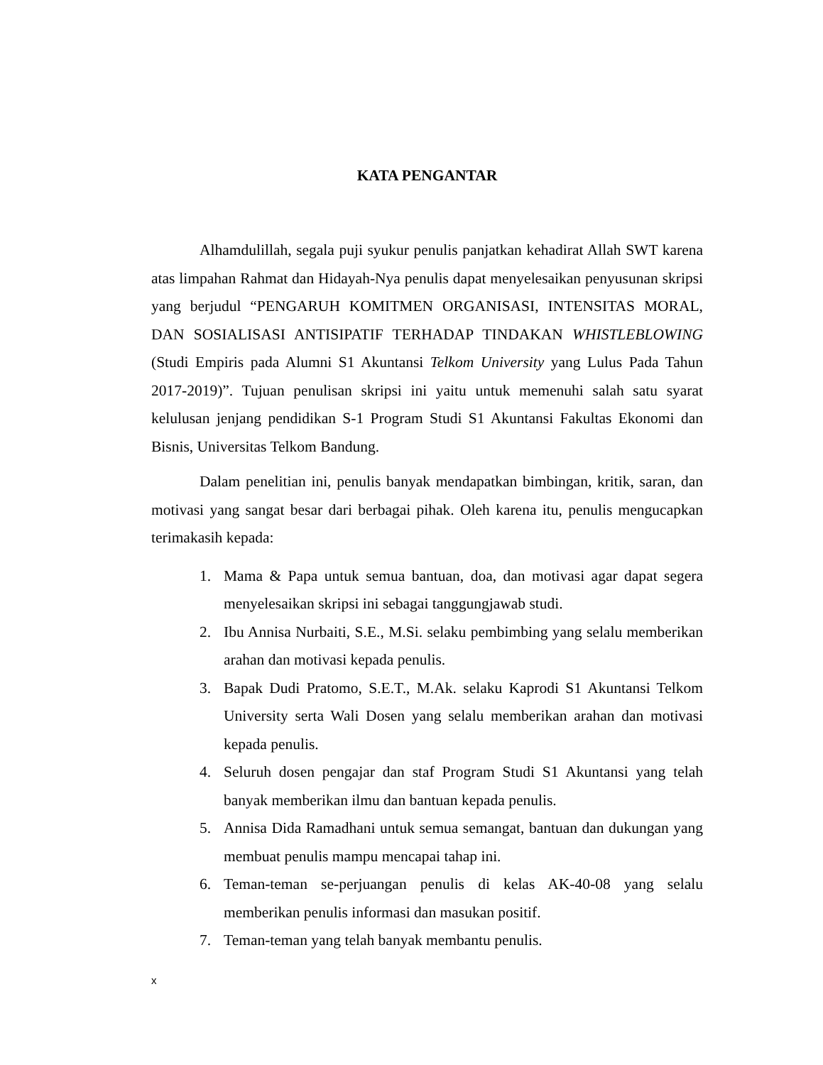KATA PENGANTAR
Alhamdulillah, segala puji syukur penulis panjatkan kehadirat Allah SWT karena atas limpahan Rahmat dan Hidayah-Nya penulis dapat menyelesaikan penyusunan skripsi yang berjudul “PENGARUH KOMITMEN ORGANISASI, INTENSITAS MORAL, DAN SOSIALISASI ANTISIPATIF TERHADAP TINDAKAN WHISTLEBLOWING (Studi Empiris pada Alumni S1 Akuntansi Telkom University yang Lulus Pada Tahun 2017-2019)”. Tujuan penulisan skripsi ini yaitu untuk memenuhi salah satu syarat kelulusan jenjang pendidikan S-1 Program Studi S1 Akuntansi Fakultas Ekonomi dan Bisnis, Universitas Telkom Bandung.
Dalam penelitian ini, penulis banyak mendapatkan bimbingan, kritik, saran, dan motivasi yang sangat besar dari berbagai pihak. Oleh karena itu, penulis mengucapkan terimakasih kepada:
1. Mama & Papa untuk semua bantuan, doa, dan motivasi agar dapat segera menyelesaikan skripsi ini sebagai tanggungjawab studi.
2. Ibu Annisa Nurbaiti, S.E., M.Si. selaku pembimbing yang selalu memberikan arahan dan motivasi kepada penulis.
3. Bapak Dudi Pratomo, S.E.T., M.Ak. selaku Kaprodi S1 Akuntansi Telkom University serta Wali Dosen yang selalu memberikan arahan dan motivasi kepada penulis.
4. Seluruh dosen pengajar dan staf Program Studi S1 Akuntansi yang telah banyak memberikan ilmu dan bantuan kepada penulis.
5. Annisa Dida Ramadhani untuk semua semangat, bantuan dan dukungan yang membuat penulis mampu mencapai tahap ini.
6. Teman-teman se-perjuangan penulis di kelas AK-40-08 yang selalu memberikan penulis informasi dan masukan positif.
7. Teman-teman yang telah banyak membantu penulis.
x